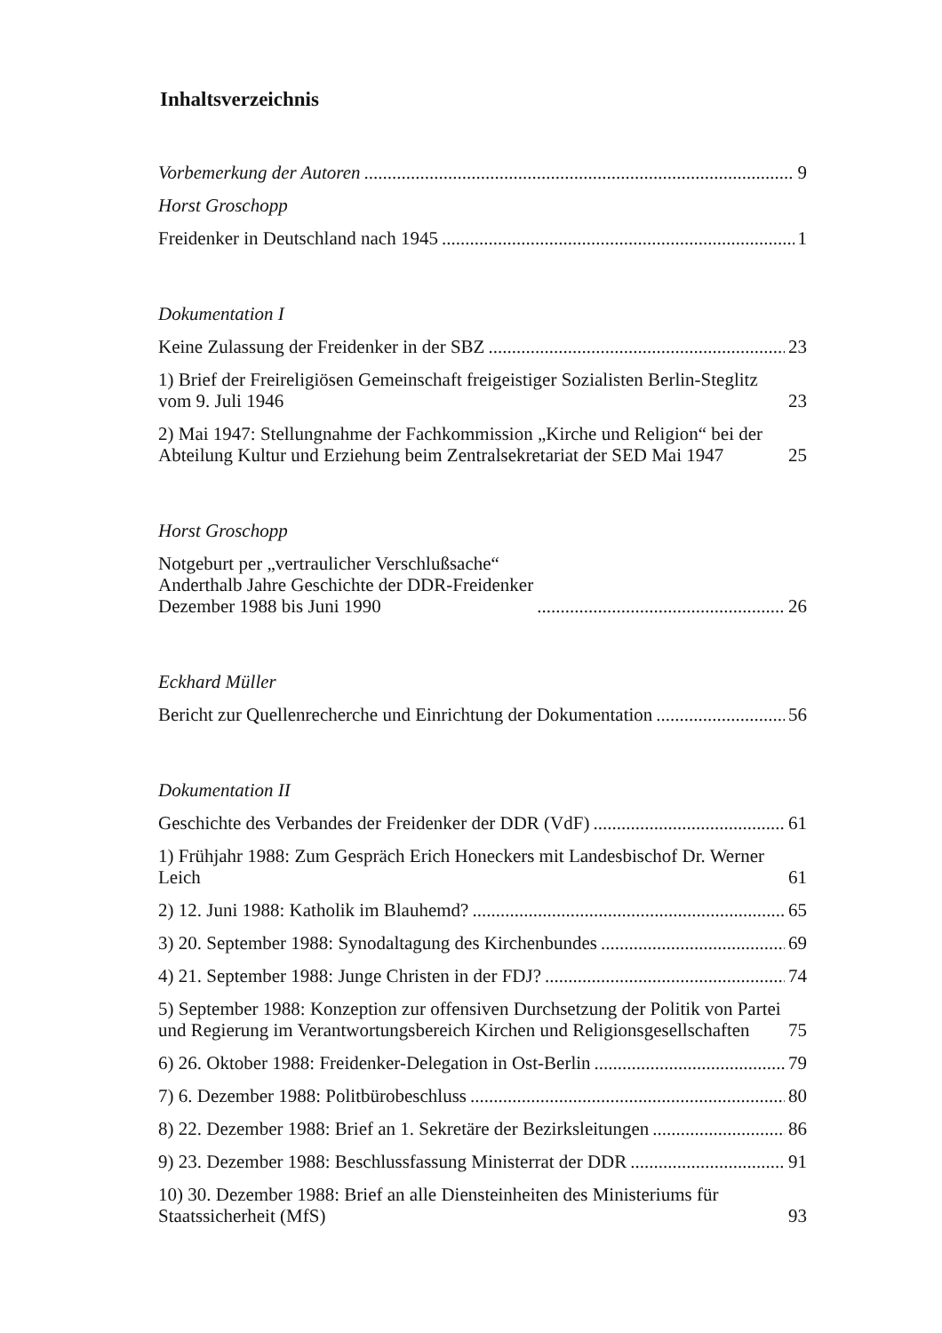Inhaltsverzeichnis
Vorbemerkung der Autoren 9
Horst Groschopp
Freidenker in Deutschland nach 1945 1
Dokumentation I
Keine Zulassung der Freidenker in der SBZ 23
1) Brief der Freireligiösen Gemeinschaft freigeistiger Sozialisten Berlin-Steglitz vom 9. Juli 1946 23
2) Mai 1947: Stellungnahme der Fachkommission „Kirche und Religion“ bei der Abteilung Kultur und Erziehung beim Zentralsekretariat der SED Mai 1947 25
Horst Groschopp
Notgeburt per „vertraulicher Verschlußsache“
Anderthalb Jahre Geschichte der DDR-Freidenker
Dezember 1988 bis Juni 1990 26
Eckhard Müller
Bericht zur Quellenrecherche und Einrichtung der Dokumentation 56
Dokumentation II
Geschichte des Verbandes der Freidenker der DDR (VdF) 61
1) Frühjahr 1988: Zum Gespräch Erich Honeckers mit Landesbischof Dr. Werner Leich 61
2) 12. Juni 1988: Katholik im Blauhemd? 65
3) 20. September 1988: Synodaltagung des Kirchenbundes 69
4) 21. September 1988: Junge Christen in der FDJ? 74
5) September 1988: Konzeption zur offensiven Durchsetzung der Politik von Partei und Regierung im Verantwortungsbereich Kirchen und Religionsgesellschaften 75
6) 26. Oktober 1988: Freidenker-Delegation in Ost-Berlin 79
7) 6. Dezember 1988: Politbürobeschluss 80
8) 22. Dezember 1988: Brief an 1. Sekretäre der Bezirksleitungen 86
9) 23. Dezember 1988: Beschlussfassung Ministerrat der DDR 91
10) 30. Dezember 1988: Brief an alle Diensteinheiten des Ministeriums für Staatssicherheit (MfS) 93